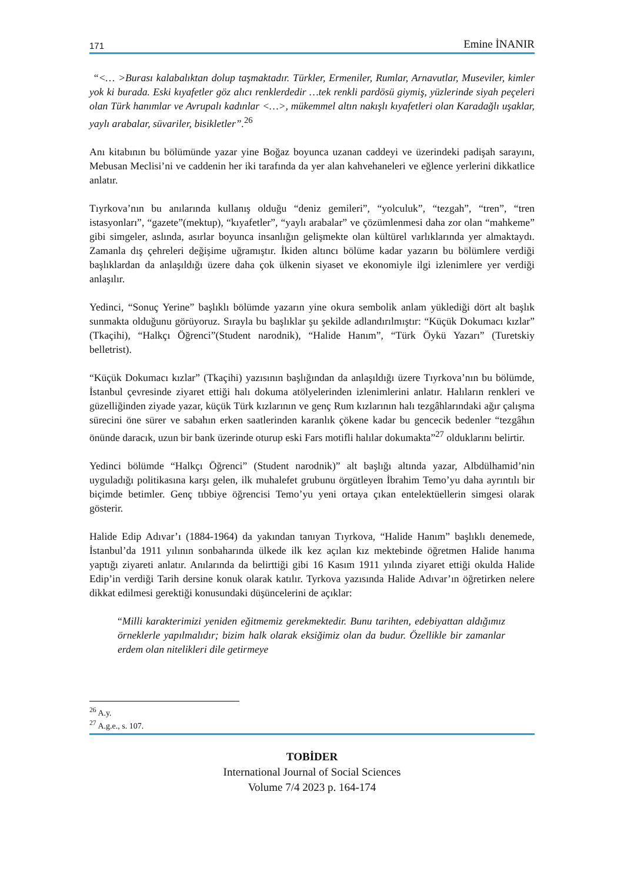171 Emine İNANIR
“<… >Burası kalabalıktan dolup taşmaktadır. Türkler, Ermeniler, Rumlar, Arnavutlar, Museviler, kimler yok ki burada. Eski kıyafetler göz alıcı renklerdedir …tek renkli pardösü giymiş, yüzlerinde siyah peçeleri olan Türk hanımlar ve Avrupalı kadınlar <…>, mükemmel altın nakışlı kıyafetleri olan Karadağlı uşaklar, yaylı arabalar, süvariler, bisikletler”.<sup>26</sup>
Anı kitabının bu bölümünde yazar yine Boğaz boyunca uzanan caddeyi ve üzerindeki padişah sarayını, Mebusan Meclisi’ni ve caddenin her iki tarafında da yer alan kahvehaneleri ve eğlence yerlerini dikkatlice anlatır.
Tıyrkova’nın bu anılarında kullanış olduğu “deniz gemileri”, “yolculuk”, “tezgah”, “tren”, “tren istasyonları”, “gazete”(mektup), “kıyafetler”, “yaylı arabalar” ve çözümlenmesi daha zor olan “mahkeme” gibi simgeler, aslında, asırlar boyunca insanlığın gelişmekte olan kültürel varlıklarında yer almaktaydı. Zamanla dış çehreleri değişime uğramıştır. İkiden altıncı bölüme kadar yazarın bu bölümlere verdiği başlıklardan da anlaşıldığı üzere daha çok ülkenin siyaset ve ekonomiyle ilgi izlenimlere yer verdiği anlaşılır.
Yedinci, “Sonuç Yerine” başlıklı bölümde yazarın yine okura sembolik anlam yüklediği dört alt başlık sunmakta olduğunu görüyoruz. Sırayla bu başlıklar şu şekilde adlandırılmıştır: “Küçük Dokumacı kızlar” (Tkaçihi), “Halkçı Öğrenci”(Student narodnik), “Halide Hanım”, “Türk Öykü Yazarı” (Turetskiy belletrist).
“Küçük Dokumacı kızlar” (Tkaçihi) yazısının başlığından da anlaşıldığı üzere Tıyrkova’nın bu bölümde, İstanbul çevresinde ziyaret ettiği halı dokuma atölyelerinden izlenimlerini anlatır. Halıların renkleri ve güzelliğinden ziyade yazar, küçük Türk kızlarının ve genç Rum kızlarının halı tezgâhlarındaki ağır çalışma sürecini öne sürer ve sabahın erken saatlerinden karanlık çökene kadar bu gencecik bedenler “tezgâhın önünde daracık, uzun bir bank üzerinde oturup eski Fars motifli halılar dokumakta”<sup>27</sup> olduklarını belirtir.
Yedinci bölümde “Halkçı Öğrenci” (Student narodnik)” alt başlığı altında yazar, Albdülhamid’nin uyguladığı politikasına karşı gelen, ilk muhalefet grubunu örgütleyen İbrahim Temo’yu daha ayrıntılı bir biçimde betimler. Genç tıbbiye öğrencisi Temo’yu yeni ortaya çıkan entelektüellerin simgesi olarak gösterir.
Halide Edip Adıvar’ı (1884-1964) da yakından tanıyan Tıyrkova, “Halide Hanım” başlıklı denemede, İstanbul’da 1911 yılının sonbaharında ülkede ilk kez açılan kız mektebinde öğretmen Halide hanıma yaptığı ziyareti anlatır. Anılarında da belirttiği gibi 16 Kasım 1911 yılında ziyaret ettiği okulda Halide Edip’in verdiği Tarih dersine konuk olarak katılır. Tyrkova yazısında Halide Adıvar’ın öğretirken nelere dikkat edilmesi gerektiği konusundaki düşüncelerini de açıklar:
“Milli karakterimizi yeniden eğitmemiz gerekmektedir. Bunu tarihten, edebiyattan aldığımız örneklerle yapılmalıdır; bizim halk olarak eksiğimiz olan da budur. Özellikle bir zamanlar erdem olan nitelikleri dile getirmeye
<sup>26</sup> A.y.
<sup>27</sup> A.g.e., s. 107.
TOBİDER
International Journal of Social Sciences
Volume 7/4 2023 p. 164-174